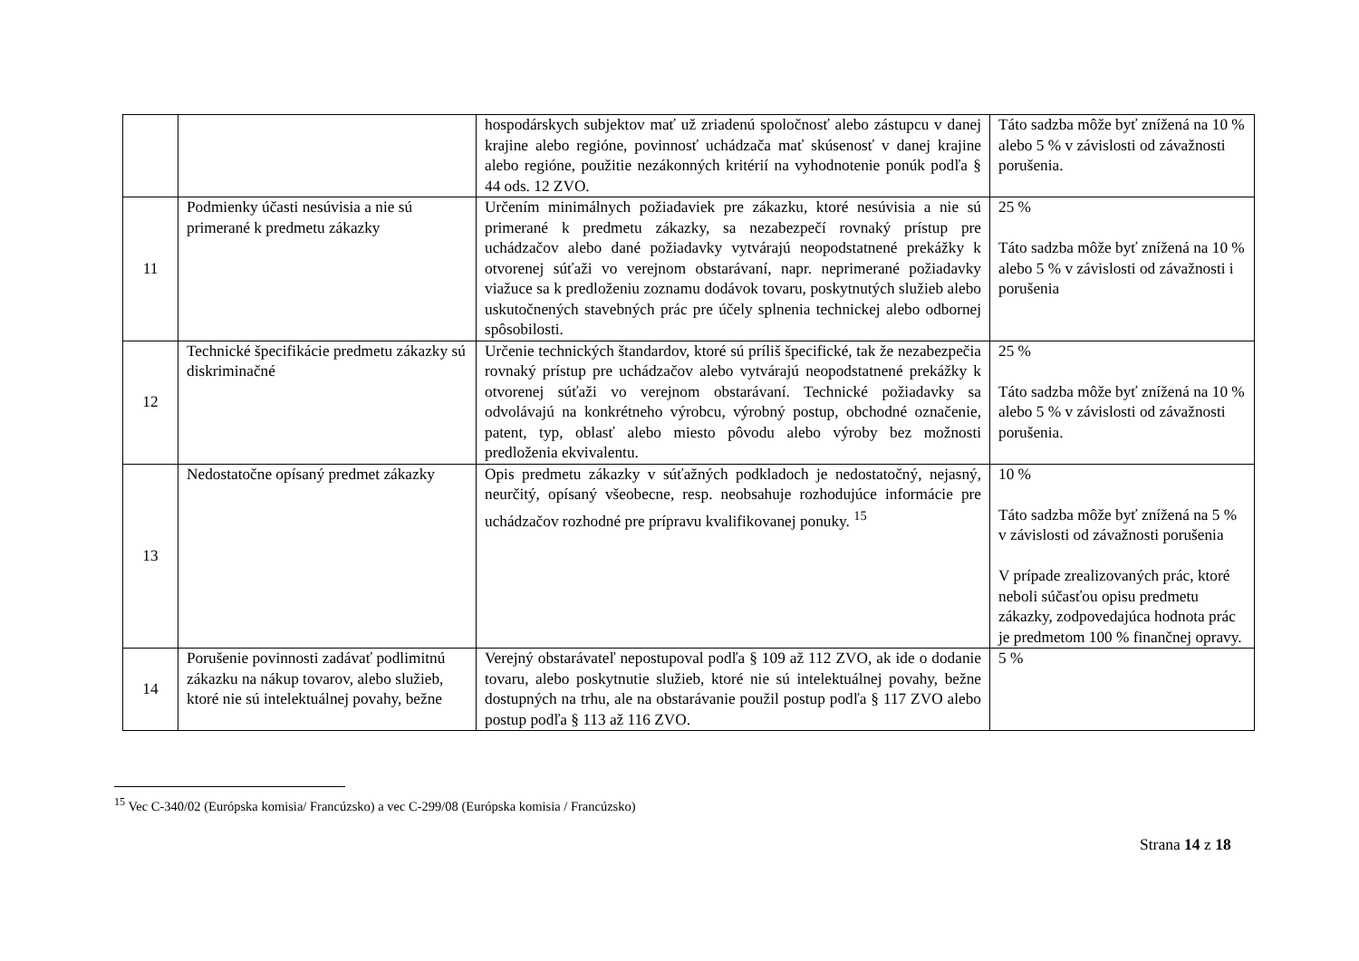| | | hospodárskych subjektov mať už zriadenú spoločnosť alebo zástupcu v danej krajine alebo regióne, povinnosť uchádzača mať skúsenosť v danej krajine alebo regióne, použitie nezákonných kritérií na vyhodnotenie ponúk podľa § 44 ods. 12 ZVO. | Táto sadzba môže byť znížená na 10 % alebo 5 % v závislosti od závažnosti porušenia. |
| 11 | Podmienky účasti nesúvisia a nie sú primerané k predmetu zákazky | Určením minimálnych požiadaviek pre zákazku, ktoré nesúvisia a nie sú primerané k predmetu zákazky, sa nezabezpečí rovnaký prístup pre uchádzačov alebo dané požiadavky vytvárajú neopodstatnené prekážky k otvorenej súťaži vo verejnom obstarávaní, napr. neprimerané požiadavky viažuce sa k predloženiu zoznamu dodávok tovaru, poskytnutých služieb alebo uskutočnených stavebných prác pre účely splnenia technickej alebo odbornej spôsobilosti. | 25 % Táto sadzba môže byť znížená na 10 % alebo 5 % v závislosti od závažnosti i porušenia |
| 12 | Technické špecifikácie predmetu zákazky sú diskriminačné | Určenie technických štandardov, ktoré sú príliš špecifické, tak že nezabezpečia rovnaký prístup pre uchádzačov alebo vytvárajú neopodstatnené prekážky k otvorenej súťaži vo verejnom obstarávaní. Technické požiadavky sa odvolávajú na konkrétneho výrobcu, výrobný postup, obchodné označenie, patent, typ, oblasť alebo miesto pôvodu alebo výroby bez možnosti predloženia ekvivalentu. | 25 % Táto sadzba môže byť znížená na 10 % alebo 5 % v závislosti od závažnosti porušenia. |
| 13 | Nedostatočne opísaný predmet zákazky | Opis predmetu zákazky v súťažných podkladoch je nedostatočný, nejasný, neurčitý, opísaný všeobecne, resp. neobsahuje rozhodujúce informácie pre uchádzačov rozhodné pre prípravu kvalifikovanej ponuky. <sup>15</sup> | 10 % Táto sadzba môže byť znížená na 5 % v závislosti od závažnosti porušenia V prípade zrealizovaných prác, ktoré neboli súčasťou opisu predmetu zákazky, zodpovedajúca hodnota prác je predmetom 100 % finančnej opravy. |
| 14 | Porušenie povinnosti zadávať podlimitnú zákazku na nákup tovarov, alebo služieb, ktoré nie sú intelektuálnej povahy, bežne | Verejný obstarávateľ nepostupoval podľa § 109 až 112 ZVO, ak ide o dodanie tovaru, alebo poskytnutie služieb, ktoré nie sú intelektuálnej povahy, bežne dostupných na trhu, ale na obstarávanie použil postup podľa § 117 ZVO alebo postup podľa § 113 až 116 ZVO. | 5 % |
<sup>15</sup> Vec C-340/02 (Európska komisia/ Francúzsko) a vec C-299/08 (Európska komisia / Francúzsko)
Strana 14 z 18